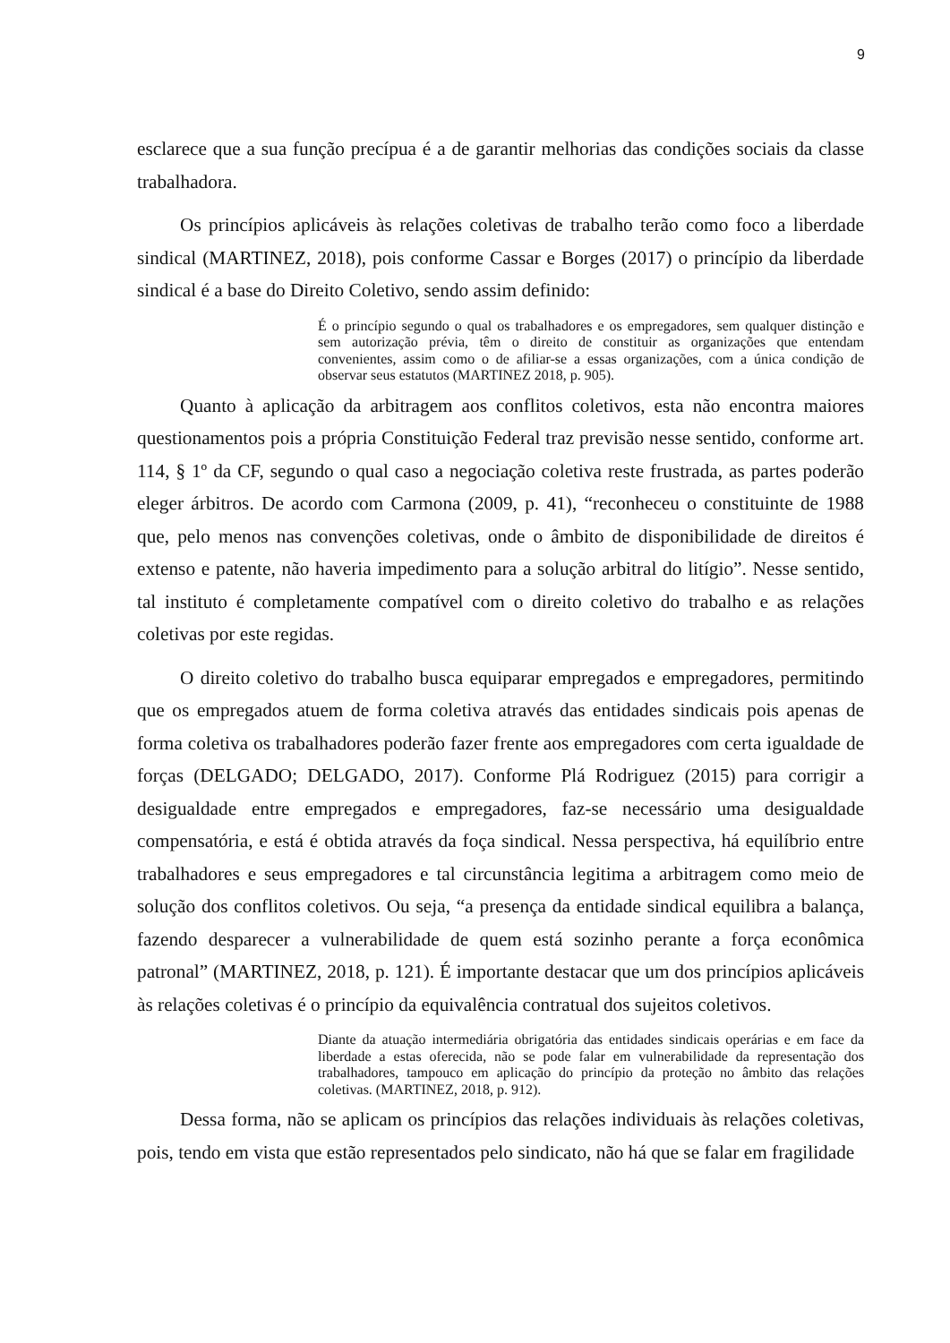9
esclarece que a sua função precípua é a de garantir melhorias das condições sociais da classe trabalhadora.
Os princípios aplicáveis às relações coletivas de trabalho terão como foco a liberdade sindical (MARTINEZ, 2018), pois conforme Cassar e Borges (2017) o princípio da liberdade sindical é a base do Direito Coletivo, sendo assim definido:
É o princípio segundo o qual os trabalhadores e os empregadores, sem qualquer distinção e sem autorização prévia, têm o direito de constituir as organizações que entendam convenientes, assim como o de afiliar-se a essas organizações, com a única condição de observar seus estatutos (MARTINEZ 2018, p. 905).
Quanto à aplicação da arbitragem aos conflitos coletivos, esta não encontra maiores questionamentos pois a própria Constituição Federal traz previsão nesse sentido, conforme art. 114, § 1º da CF, segundo o qual caso a negociação coletiva reste frustrada, as partes poderão eleger árbitros. De acordo com Carmona (2009, p. 41), “reconheceu o constituinte de 1988 que, pelo menos nas convenções coletivas, onde o âmbito de disponibilidade de direitos é extenso e patente, não haveria impedimento para a solução arbitral do litígio”. Nesse sentido, tal instituto é completamente compatível com o direito coletivo do trabalho e as relações coletivas por este regidas.
O direito coletivo do trabalho busca equiparar empregados e empregadores, permitindo que os empregados atuem de forma coletiva através das entidades sindicais pois apenas de forma coletiva os trabalhadores poderão fazer frente aos empregadores com certa igualdade de forças (DELGADO; DELGADO, 2017). Conforme Plá Rodriguez (2015) para corrigir a desigualdade entre empregados e empregadores, faz-se necessário uma desigualdade compensatória, e está é obtida através da foça sindical. Nessa perspectiva, há equilíbrio entre trabalhadores e seus empregadores e tal circunstância legitima a arbitragem como meio de solução dos conflitos coletivos. Ou seja, “a presença da entidade sindical equilibra a balança, fazendo desparecer a vulnerabilidade de quem está sozinho perante a força econômica patronal” (MARTINEZ, 2018, p. 121). É importante destacar que um dos princípios aplicáveis às relações coletivas é o princípio da equivalência contratual dos sujeitos coletivos.
Diante da atuação intermediária obrigatória das entidades sindicais operárias e em face da liberdade a estas oferecida, não se pode falar em vulnerabilidade da representação dos trabalhadores, tampouco em aplicação do princípio da proteção no âmbito das relações coletivas. (MARTINEZ, 2018, p. 912).
Dessa forma, não se aplicam os princípios das relações individuais às relações coletivas, pois, tendo em vista que estão representados pelo sindicato, não há que se falar em fragilidade